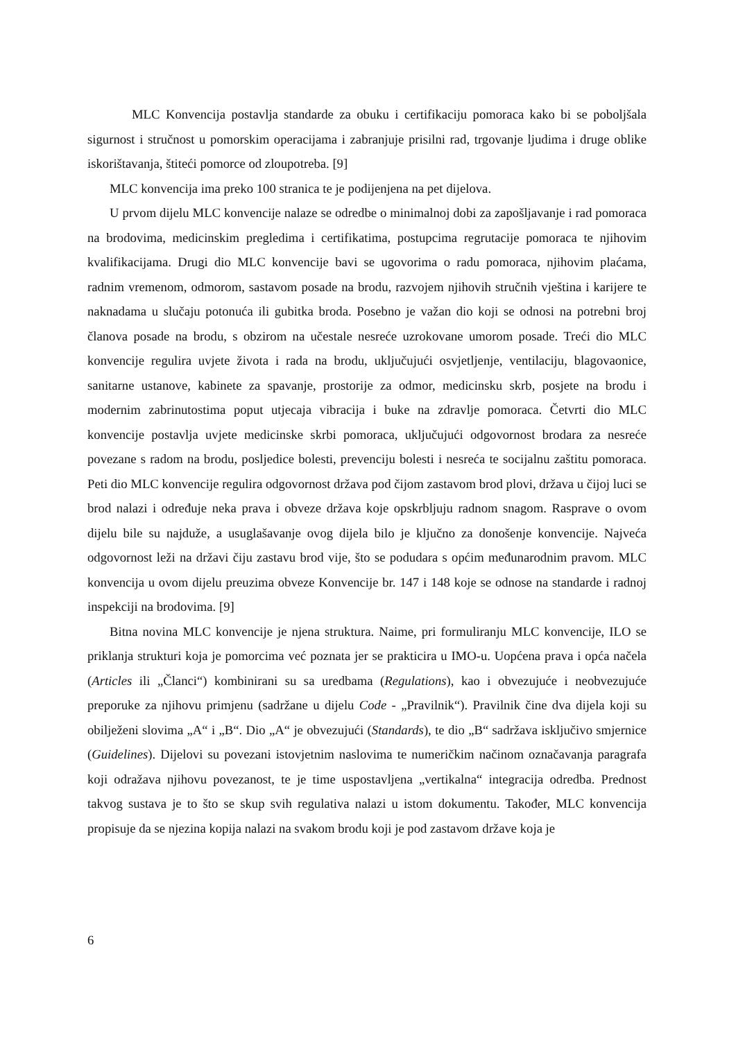MLC Konvencija postavlja standarde za obuku i certifikaciju pomoraca kako bi se poboljšala sigurnost i stručnost u pomorskim operacijama i zabranjuje prisilni rad, trgovanje ljudima i druge oblike iskorištavanja, štiteći pomorce od zloupotreba. [9]
MLC konvencija ima preko 100 stranica te je podijenjena na pet dijelova.
U prvom dijelu MLC konvencije nalaze se odredbe o minimalnoj dobi za zapošljavanje i rad pomoraca na brodovima, medicinskim pregledima i certifikatima, postupcima regrutacije pomoraca te njihovim kvalifikacijama. Drugi dio MLC konvencije bavi se ugovorima o radu pomoraca, njihovim plaćama, radnim vremenom, odmorom, sastavom posade na brodu, razvojem njihovih stručnih vještina i karijere te naknadama u slučaju potonuća ili gubitka broda. Posebno je važan dio koji se odnosi na potrebni broj članova posade na brodu, s obzirom na učestale nesreće uzrokovane umorom posade. Treći dio MLC konvencije regulira uvjete života i rada na brodu, uključujući osvjetljenje, ventilaciju, blagovaonice, sanitarne ustanove, kabinete za spavanje, prostorije za odmor, medicinsku skrb, posjete na brodu i modernim zabrinutostima poput utjecaja vibracija i buke na zdravlje pomoraca. Četvrti dio MLC konvencije postavlja uvjete medicinske skrbi pomoraca, uključujući odgovornost brodara za nesreće povezane s radom na brodu, posljedice bolesti, prevenciju bolesti i nesreća te socijalnu zaštitu pomoraca. Peti dio MLC konvencije regulira odgovornost država pod čijom zastavom brod plovi, država u čijoj luci se brod nalazi i određuje neka prava i obveze država koje opskrbljuju radnom snagom. Rasprave o ovom dijelu bile su najduže, a usuglašavanje ovog dijela bilo je ključno za donošenje konvencije. Najveća odgovornost leži na državi čiju zastavu brod vije, što se podudara s općim međunarodnim pravom. MLC konvencija u ovom dijelu preuzima obveze Konvencije br. 147 i 148 koje se odnose na standarde i radnoj inspekciji na brodovima. [9]
Bitna novina MLC konvencije je njena struktura. Naime, pri formuliranju MLC konvencije, ILO se priklanja strukturi koja je pomorcima već poznata jer se prakticira u IMO-u. Uopćena prava i opća načela (Articles ili „Članci“) kombinirani su sa uredbama (Regulations), kao i obvezujuće i neobvezujuće preporuke za njihovu primjenu (sadržane u dijelu Code - „Pravilnik“). Pravilnik čine dva dijela koji su obilježeni slovima „A“ i „B“. Dio „A“ je obvezujući (Standards), te dio „B“ sadržava isključivo smjernice (Guidelines). Dijelovi su povezani istovjetnim naslovima te numeričkim načinom označavanja paragrafa koji odražava njihovu povezanost, te je time uspostavljena „vertikalna“ integracija odredba. Prednost takvog sustava je to što se skup svih regulativa nalazi u istom dokumentu. Također, MLC konvencija propisuje da se njezina kopija nalazi na svakom brodu koji je pod zastavom države koja je
6